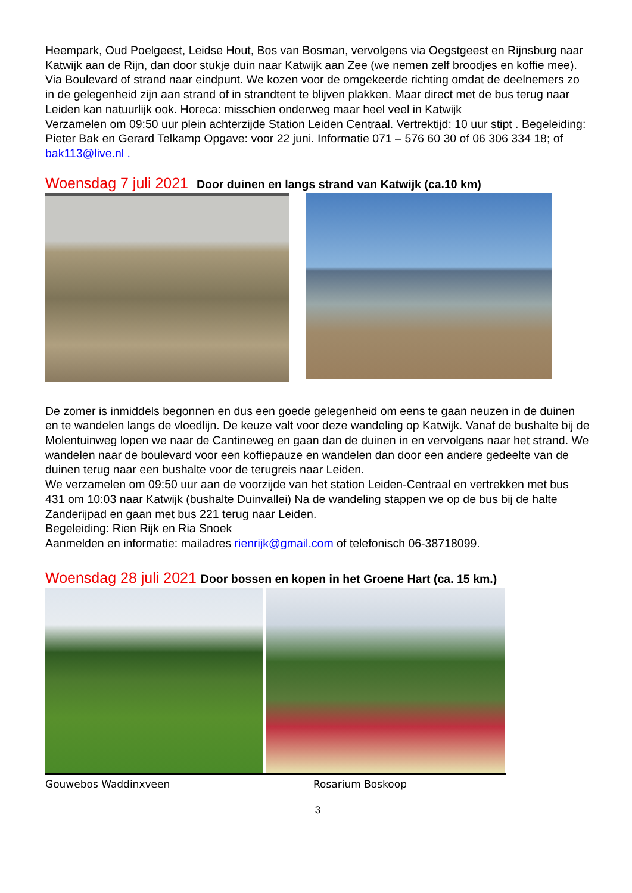Heempark, Oud Poelgeest, Leidse Hout, Bos van Bosman, vervolgens via Oegstgeest en Rijnsburg naar Katwijk aan de Rijn, dan door stukje duin naar Katwijk aan Zee (we nemen zelf broodjes en koffie mee). Via Boulevard of strand naar eindpunt. We kozen voor de omgekeerde richting omdat de deelnemers zo in de gelegenheid zijn aan strand of in strandtent te blijven plakken. Maar direct met de bus terug naar Leiden kan natuurlijk ook. Horeca: misschien onderweg maar heel veel in Katwijk
Verzamelen om 09:50 uur plein achterzijde Station Leiden Centraal. Vertrektijd: 10 uur stipt . Begeleiding: Pieter Bak en Gerard Telkamp Opgave: voor 22 juni. Informatie 071 – 576 60 30 of 06 306 334 18; of bak113@live.nl .
Woensdag 7 juli 2021 Door duinen en langs strand van Katwijk (ca.10 km)
De zomer is inmiddels begonnen en dus een goede gelegenheid om eens te gaan neuzen in de duinen en te wandelen langs de vloedlijn. De keuze valt voor deze wandeling op Katwijk. Vanaf de bushalte bij de Molentuinweg lopen we naar de Cantineweg en gaan dan de duinen in en vervolgens naar het strand. We wandelen naar de boulevard voor een koffiepauze en wandelen dan door een andere gedeelte van de duinen terug naar een bushalte voor de terugreis naar Leiden.
We verzamelen om 09:50 uur aan de voorzijde van het station Leiden-Centraal en vertrekken met bus 431 om 10:03 naar Katwijk (bushalte Duinvallei) Na de wandeling stappen we op de bus bij de halte Zanderijpad en gaan met bus 221 terug naar Leiden.
Begeleiding: Rien Rijk en Ria Snoek
Aanmelden en informatie: mailadres rienrijk@gmail.com of telefonisch 06-38718099.
Woensdag 28 juli 2021 Door bossen en kopen in het Groene Hart (ca. 15 km.)
Gouwebos Waddinxveen Rosarium Boskoop
3